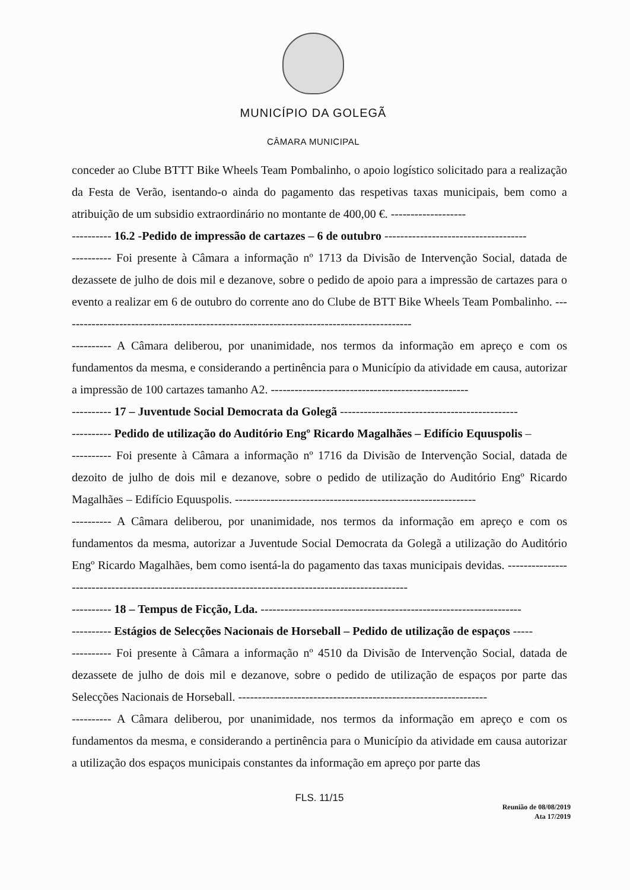MUNICÍPIO DA GOLEGÃ
CÂMARA MUNICIPAL
conceder ao Clube BTTT Bike Wheels Team Pombalinho, o apoio logístico solicitado para a realização da Festa de Verão, isentando-o ainda do pagamento das respetivas taxas municipais, bem como a atribuição de um subsidio extraordinário no montante de 400,00 €. -------------------
---------- 16.2 -Pedido de impressão de cartazes – 6 de outubro ------------------------------------
---------- Foi presente à Câmara a informação nº 1713 da Divisão de Intervenção Social, datada de dezassete de julho de dois mil e dezanove, sobre o pedido de apoio para a impressão de cartazes para o evento a realizar em 6 de outubro do corrente ano do Clube de BTT Bike Wheels Team Pombalinho. -----------------------------------------------------------------------------------------
---------- A Câmara deliberou, por unanimidade, nos termos da informação em apreço e com os fundamentos da mesma, e considerando a pertinência para o Município da atividade em causa, autorizar a impressão de 100 cartazes tamanho A2. --------------------------------------------------
---------- 17 – Juventude Social Democrata da Golegã ---------------------------------------------
---------- Pedido de utilização do Auditório Engº Ricardo Magalhães – Edifício Equuspolis –
---------- Foi presente à Câmara a informação nº 1716 da Divisão de Intervenção Social, datada de dezoito de julho de dois mil e dezanove, sobre o pedido de utilização do Auditório Engº Ricardo Magalhães – Edifício Equuspolis. -------------------------------------------------------------
---------- A Câmara deliberou, por unanimidade, nos termos da informação em apreço e com os fundamentos da mesma, autorizar a Juventude Social Democrata da Golegã a utilização do Auditório Engº Ricardo Magalhães, bem como isentá-la do pagamento das taxas municipais devidas. ----------------------------------------------------------------------------------------------------
---------- 18 – Tempus de Ficção, Lda. ------------------------------------------------------------------
---------- Estágios de Selecções Nacionais de Horseball – Pedido de utilização de espaços -----
---------- Foi presente à Câmara a informação nº 4510 da Divisão de Intervenção Social, datada de dezassete de julho de dois mil e dezanove, sobre o pedido de utilização de espaços por parte das Selecções Nacionais de Horseball. ---------------------------------------------------------------
---------- A Câmara deliberou, por unanimidade, nos termos da informação em apreço e com os fundamentos da mesma, e considerando a pertinência para o Município da atividade em causa autorizar a utilização dos espaços municipais constantes da informação em apreço por parte das
FLS. 11/15
Reunião de 08/08/2019
Ata 17/2019